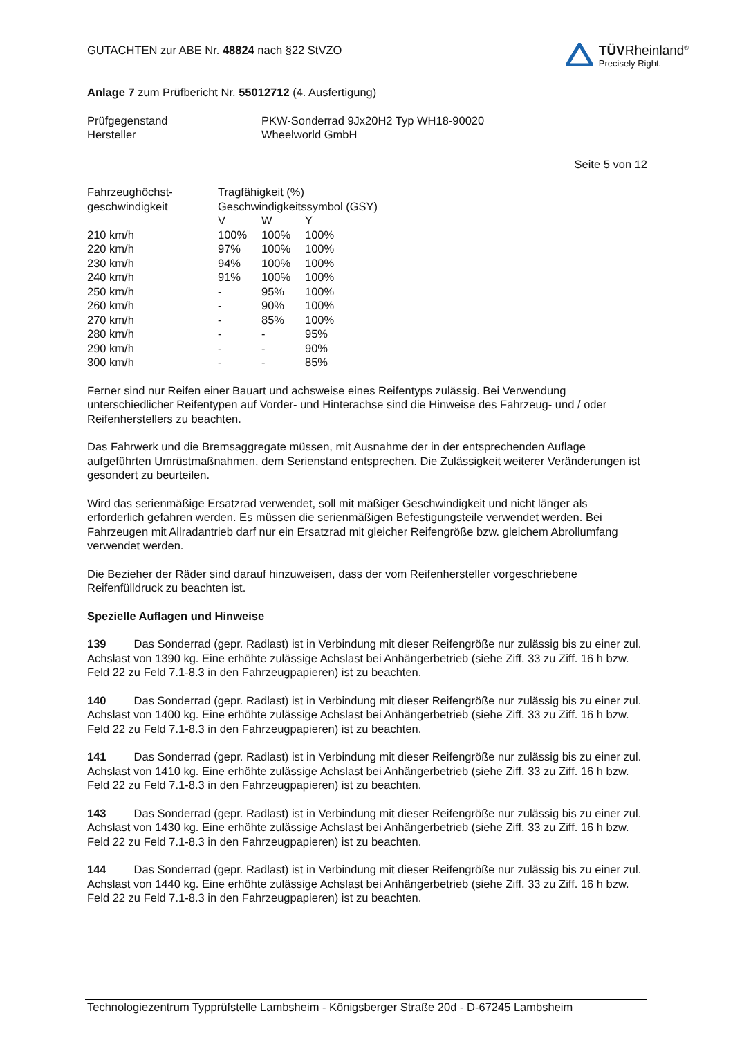GUTACHTEN zur ABE Nr. 48824 nach §22 StVZO
Anlage 7 zum Prüfbericht Nr. 55012712 (4. Ausfertigung)
TÜVRheinland<sup>®</sup>
Precisely Right.
| Prüfgegenstand | PKW-Sonderrad 9Jx20H2 Typ WH18-90020 |
| Hersteller | Wheelworld GmbH |
Seite 5 von 12
| Fahrzeughöchst- | Tragfähigkeit (%) | | |
| geschwindigkeit | Geschwindigkeitssymbol (GSY) | | |
| | V | W | Y |
| 210 km/h | 100% | 100% | 100% |
| 220 km/h | 97% | 100% | 100% |
| 230 km/h | 94% | 100% | 100% |
| 240 km/h | 91% | 100% | 100% |
| 250 km/h | - | 95% | 100% |
| 260 km/h | - | 90% | 100% |
| 270 km/h | - | 85% | 100% |
| 280 km/h | - | - | 95% |
| 290 km/h | - | - | 90% |
| 300 km/h | - | - | 85% |
Ferner sind nur Reifen einer Bauart und achsweise eines Reifentyps zulässig. Bei Verwendung unterschiedlicher Reifentypen auf Vorder- und Hinterachse sind die Hinweise des Fahrzeug- und / oder Reifenherstellers zu beachten.
Das Fahrwerk und die Bremsaggregate müssen, mit Ausnahme der in der entsprechenden Auflage aufgeführten Umrüstmaßnahmen, dem Serienstand entsprechen. Die Zulässigkeit weiterer Veränderungen ist gesondert zu beurteilen.
Wird das serienmäßige Ersatzrad verwendet, soll mit mäßiger Geschwindigkeit und nicht länger als erforderlich gefahren werden. Es müssen die serienmäßigen Befestigungsteile verwendet werden. Bei Fahrzeugen mit Allradantrieb darf nur ein Ersatzrad mit gleicher Reifengröße bzw. gleichem Abrollumfang verwendet werden.
Die Bezieher der Räder sind darauf hinzuweisen, dass der vom Reifenhersteller vorgeschriebene Reifenfülldruck zu beachten ist.
Spezielle Auflagen und Hinweise
139 Das Sonderrad (gepr. Radlast) ist in Verbindung mit dieser Reifengröße nur zulässig bis zu einer zul. Achslast von 1390 kg. Eine erhöhte zulässige Achslast bei Anhängerbetrieb (siehe Ziff. 33 zu Ziff. 16 h bzw. Feld 22 zu Feld 7.1-8.3 in den Fahrzeugpapieren) ist zu beachten.
140 Das Sonderrad (gepr. Radlast) ist in Verbindung mit dieser Reifengröße nur zulässig bis zu einer zul. Achslast von 1400 kg. Eine erhöhte zulässige Achslast bei Anhängerbetrieb (siehe Ziff. 33 zu Ziff. 16 h bzw. Feld 22 zu Feld 7.1-8.3 in den Fahrzeugpapieren) ist zu beachten.
141 Das Sonderrad (gepr. Radlast) ist in Verbindung mit dieser Reifengröße nur zulässig bis zu einer zul. Achslast von 1410 kg. Eine erhöhte zulässige Achslast bei Anhängerbetrieb (siehe Ziff. 33 zu Ziff. 16 h bzw. Feld 22 zu Feld 7.1-8.3 in den Fahrzeugpapieren) ist zu beachten.
143 Das Sonderrad (gepr. Radlast) ist in Verbindung mit dieser Reifengröße nur zulässig bis zu einer zul. Achslast von 1430 kg. Eine erhöhte zulässige Achslast bei Anhängerbetrieb (siehe Ziff. 33 zu Ziff. 16 h bzw. Feld 22 zu Feld 7.1-8.3 in den Fahrzeugpapieren) ist zu beachten.
144 Das Sonderrad (gepr. Radlast) ist in Verbindung mit dieser Reifengröße nur zulässig bis zu einer zul. Achslast von 1440 kg. Eine erhöhte zulässige Achslast bei Anhängerbetrieb (siehe Ziff. 33 zu Ziff. 16 h bzw. Feld 22 zu Feld 7.1-8.3 in den Fahrzeugpapieren) ist zu beachten.
Technologiezentrum Typprüfstelle Lambsheim - Königsberger Straße 20d - D-67245 Lambsheim